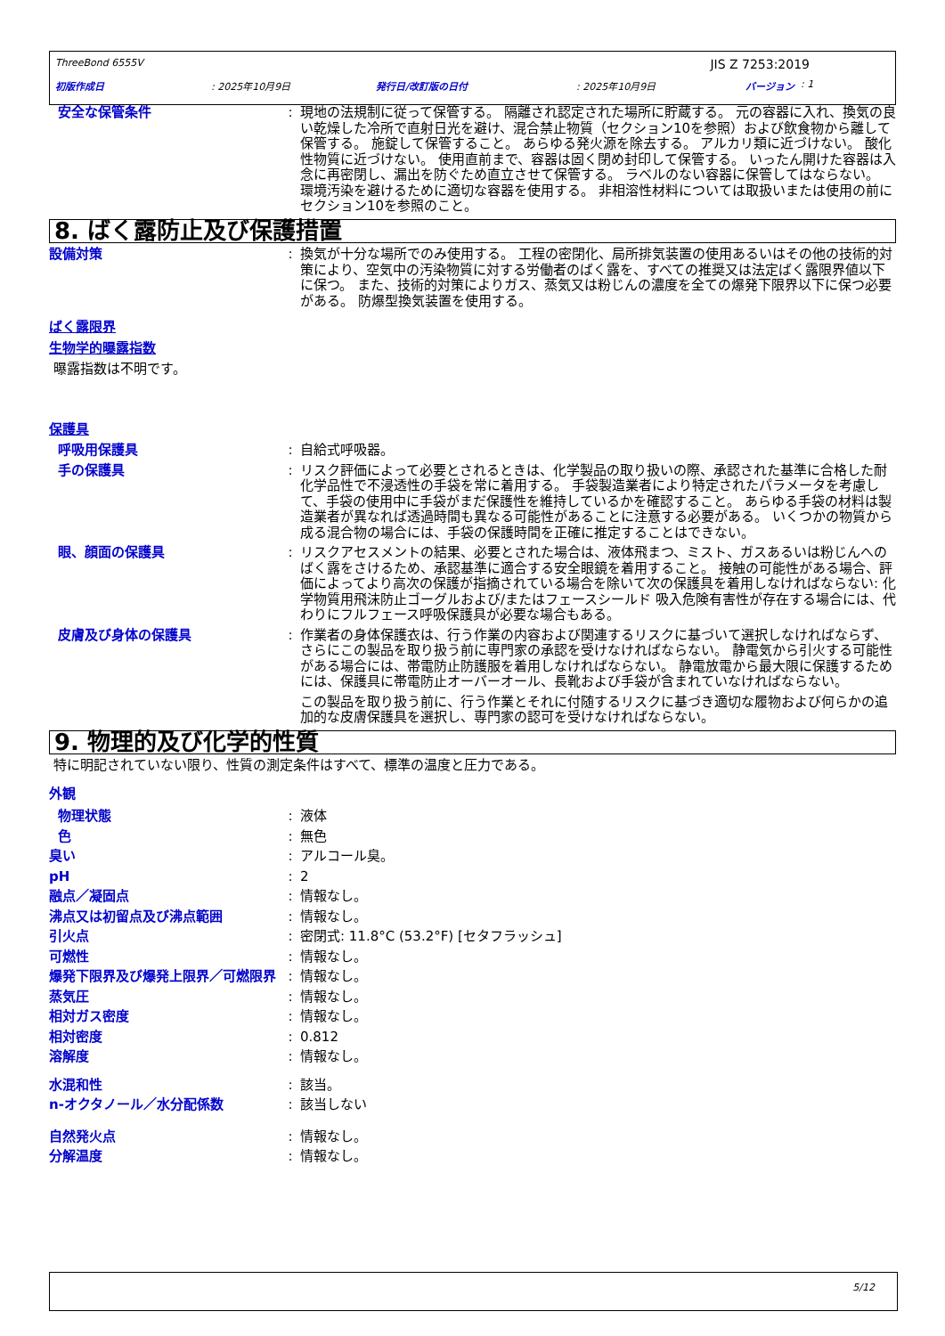ThreeBond 6555V JIS Z 7253:2019
初版作成日: 2025年10月9日 発行日/改訂版の日付: 2025年10月9日 バージョン : 1
安全な保管条件 : 現地の法規制に従って保管する。 隔離され認定された場所に貯蔵する。 元の容器に入れ、換気の良い乾燥した冷所で直射日光を避け、混合禁止物質（セクション10を参照）および飲食物から離して保管する。 施錠して保管すること。 あらゆる発火源を除去する。 アルカリ類に近づけない。 酸化性物質に近づけない。 使用直前まで、容器は固く閉め封印して保管する。 いったん開けた容器は入念に再密閉し、漏出を防ぐため直立させて保管する。 ラベルのない容器に保管してはならない。 環境汚染を避けるために適切な容器を使用する。 非相溶性材料については取扱いまたは使用の前にセクション10を参照のこと。
8. ばく露防止及び保護措置
設備対策 : 換気が十分な場所でのみ使用する。 工程の密閉化、局所排気装置の使用あるいはその他の技術的対策により、空気中の汚染物質に対する労働者のばく露を、すべての推奨又は法定ばく露限界値以下に保つ。 また、技術的対策によりガス、蒸気又は粉じんの濃度を全ての爆発下限界以下に保つ必要がある。 防爆型換気装置を使用する。
ばく露限界
生物学的曝露指数
曝露指数は不明です。
保護具
呼吸用保護具 : 自給式呼吸器。
手の保護具 : リスク評価によって必要とされるときは、化学製品の取り扱いの際、承認された基準に合格した耐化学品性で不浸透性の手袋を常に着用する。 手袋製造業者により特定されたパラメータを考慮して、手袋の使用中に手袋がまだ保護性を維持しているかを確認すること。 あらゆる手袋の材料は製造業者が異なれば透過時間も異なる可能性があることに注意する必要がある。 いくつかの物質から成る混合物の場合には、手袋の保護時間を正確に推定することはできない。
眼、顔面の保護具 : リスクアセスメントの結果、必要とされた場合は、液体飛まつ、ミスト、ガスあるいは粉じんへのばく露をさけるため、承認基準に適合する安全眼鏡を着用すること。 接触の可能性がある場合、評価によってより高次の保護が指摘されている場合を除いて次の保護具を着用しなければならない: 化学物質用飛沫防止ゴーグルおよび/またはフェースシールド 吸入危険有害性が存在する場合には、代わりにフルフェース呼吸保護具が必要な場合もある。
皮膚及び身体の保護具 : 作業者の身体保護衣は、行う作業の内容および関連するリスクに基づいて選択しなければならず、さらにこの製品を取り扱う前に専門家の承認を受けなければならない。 静電気から引火する可能性がある場合には、帯電防止防護服を着用しなければならない。 静電放電から最大限に保護するためには、保護具に帯電防止オーバーオール、長靴および手袋が含まれていなければならない。
この製品を取り扱う前に、行う作業とそれに付随するリスクに基づき適切な履物および何らかの追加的な皮膚保護具を選択し、専門家の認可を受けなければならない。
9. 物理的及び化学的性質
特に明記されていない限り、性質の測定条件はすべて、標準の温度と圧力である。
外観
物理状態 : 液体
色 : 無色
臭い : アルコール臭。
pH : 2
融点／凝固点 : 情報なし。
沸点又は初留点及び沸点範囲 : 情報なし。
引火点 : 密閉式: 11.8°C (53.2°F) [セタフラッシュ]
可燃性 : 情報なし。
爆発下限界及び爆発上限界／可燃限界 : 情報なし。
蒸気圧 : 情報なし。
相対ガス密度 : 情報なし。
相対密度 : 0.812
溶解度 : 情報なし。
水混和性 : 該当。
n-オクタノール／水分配係数 : 該当しない
自然発火点 : 情報なし。
分解温度 : 情報なし。
5/12